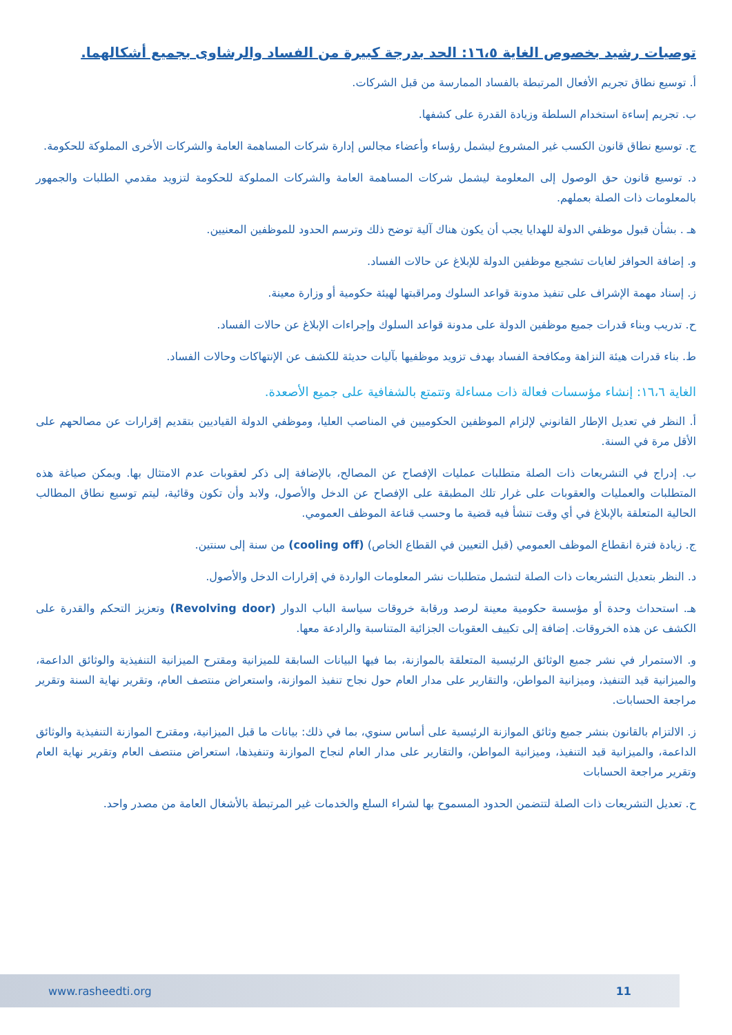توصيات رشيد بخصوص الغاية ١٦،٥: الحد بدرجة كبيرة من الفساد والرشاوى بجميع أشكالهما.
أ. توسيع نطاق تجريم الأفعال المرتبطة بالفساد الممارسة من قبل الشركات.
ب. تجريم إساءة استخدام السلطة وزيادة القدرة على كشفها.
ج. توسيع نطاق قانون الكسب غير المشروع ليشمل رؤساء وأعضاء مجالس إدارة شركات المساهمة العامة والشركات الأخرى المملوكة للحكومة.
د. توسيع قانون حق الوصول إلى المعلومة ليشمل شركات المساهمة العامة والشركات المملوكة للحكومة لتزويد مقدمي الطلبات والجمهور بالمعلومات ذات الصلة بعملهم.
هـ . بشأن قبول موظفي الدولة للهدايا يجب أن يكون هناك آلية توضح ذلك وترسم الحدود للموظفين المعنيين.
و. إضافة الحوافز لغايات تشجيع موظفين الدولة للإبلاغ عن حالات الفساد.
ز. إسناد مهمة الإشراف على تنفيذ مدونة قواعد السلوك ومراقبتها لهيئة حكومية أو وزارة معينة.
ح. تدريب وبناء قدرات جميع موظفين الدولة على مدونة قواعد السلوك وإجراءات الإبلاغ عن حالات الفساد.
ط. بناء قدرات هيئة النزاهة ومكافحة الفساد بهدف تزويد موظفيها بآليات حديثة للكشف عن الإنتهاكات وحالات الفساد.
الغاية ١٦،٦: إنشاء مؤسسات فعالة ذات مساءلة وتتمتع بالشفافية على جميع الأصعدة.
أ. النظر في تعديل الإطار القانوني لإلزام الموظفين الحكوميين في المناصب العليا، وموظفي الدولة القياديين بتقديم إقرارات عن مصالحهم على الأقل مرة في السنة.
ب. إدراج في التشريعات ذات الصلة متطلبات عمليات الإفصاح عن المصالح، بالإضافة إلى ذكر لعقوبات عدم الامتثال بها. ويمكن صياغة هذه المتطلبات والعمليات والعقوبات على غرار تلك المطبقة على الإفصاح عن الدخل والأصول، ولابد وأن تكون وقائية، ليتم توسيع نطاق المطالب الحالية المتعلقة بالإبلاغ في أي وقت تنشأ فيه قضية ما وحسب قناعة الموظف العمومي.
ج. زيادة فترة انقطاع الموظف العمومي (قبل التعيين في القطاع الخاص) (cooling off) من سنة إلى سنتين.
د. النظر بتعديل التشريعات ذات الصلة لتشمل متطلبات نشر المعلومات الواردة في إقرارات الدخل والأصول.
هـ. استحداث وحدة أو مؤسسة حكومية معينة لرصد ورقابة خروقات سياسة الباب الدوار (Revolving door) وتعزيز التحكم والقدرة على الكشف عن هذه الخروقات. إضافة إلى تكييف العقوبات الجزائية المتناسبة والرادعة معها.
و. الاستمرار في نشر جميع الوثائق الرئيسية المتعلقة بالموازنة، بما فيها البيانات السابقة للميزانية ومقترح الميزانية التنفيذية والوثائق الداعمة، والميزانية قيد التنفيذ، وميزانية المواطن، والتقارير على مدار العام حول نجاح تنفيذ الموازنة، واستعراض منتصف العام، وتقرير نهاية السنة وتقرير مراجعة الحسابات.
ز. الالتزام بالقانون بنشر جميع وثائق الموازنة الرئيسية على أساس سنوي، بما في ذلك: بيانات ما قبل الميزانية، ومقترح الموازنة التنفيذية والوثائق الداعمة، والميزانية قيد التنفيذ، وميزانية المواطن، والتقارير على مدار العام لنجاح الموازنة وتنفيذها، استعراض منتصف العام وتقرير نهاية العام وتقرير مراجعة الحسابات
ح. تعديل التشريعات ذات الصلة لتتضمن الحدود المسموح بها لشراء السلع والخدمات غير المرتبطة بالأشغال العامة من مصدر واحد.
www.rasheedti.org 11